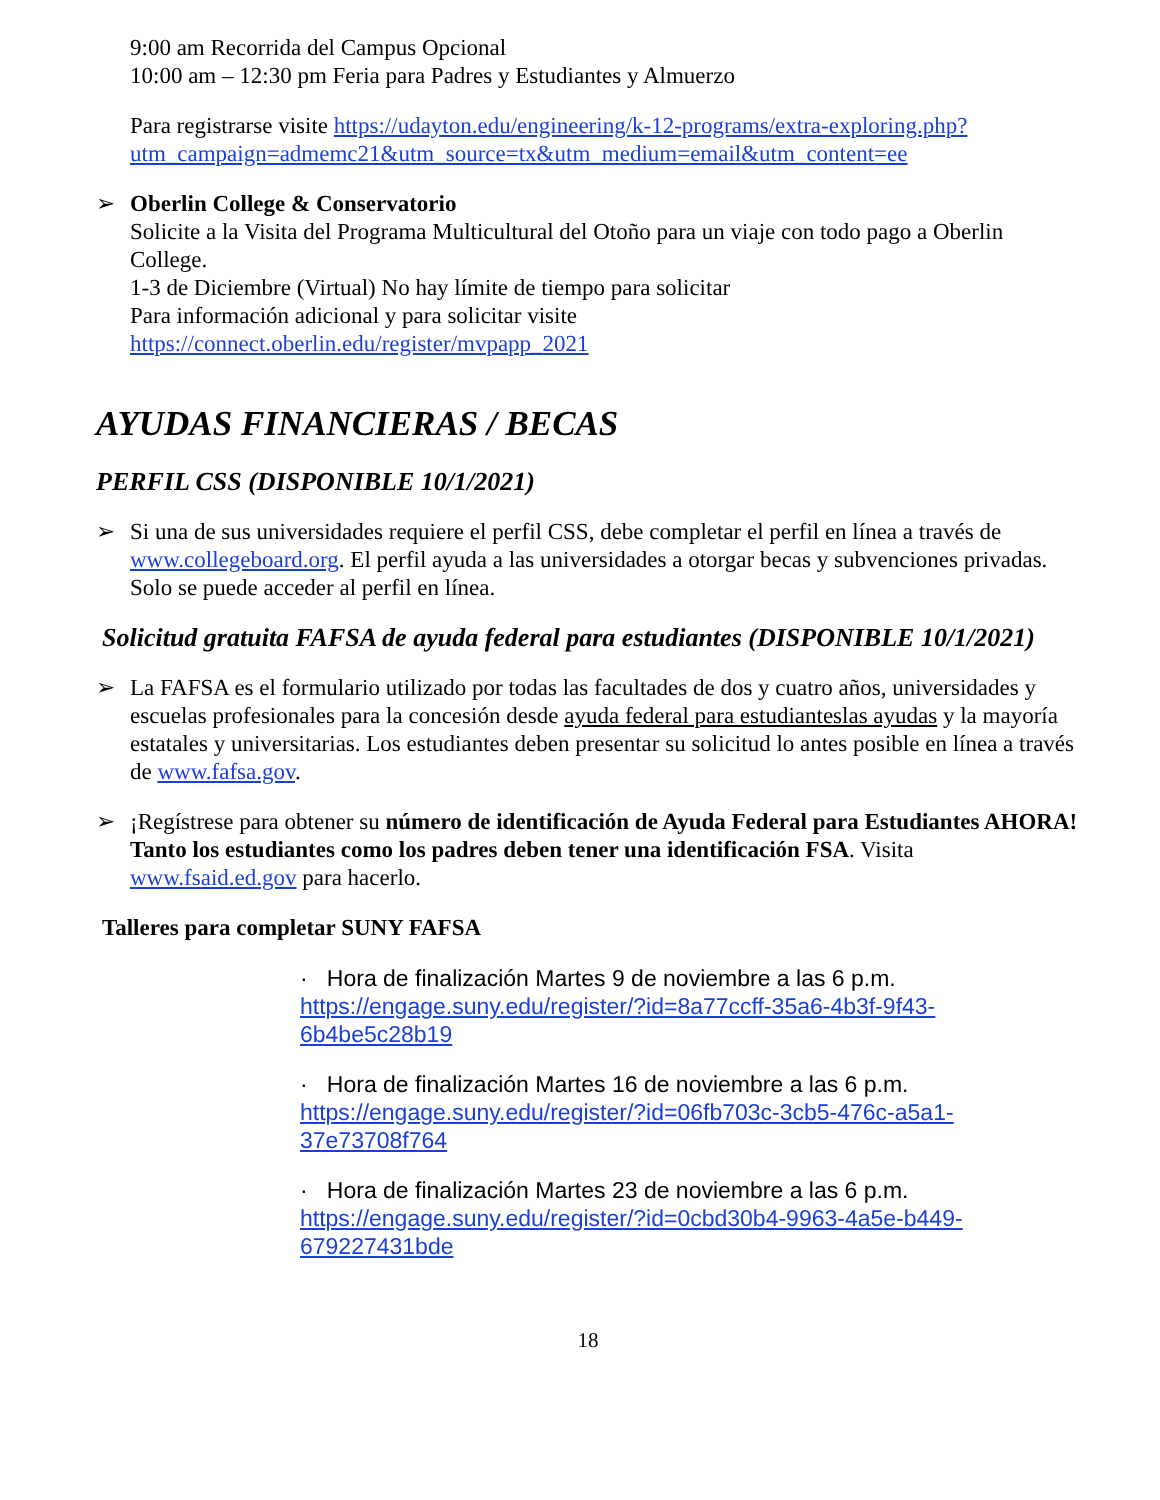9:00 am Recorrida del Campus Opcional
10:00 am – 12:30 pm Feria para Padres y Estudiantes y Almuerzo
Para registrarse visite https://udayton.edu/engineering/k-12-programs/extra-exploring.php?utm_campaign=admemc21&utm_source=tx&utm_medium=email&utm_content=ee
➢ Oberlin College & Conservatorio
Solicite a la Visita del Programa Multicultural del Otoño para un viaje con todo pago a Oberlin College.
1-3 de Diciembre (Virtual) No hay límite de tiempo para solicitar
Para información adicional y para solicitar visite
https://connect.oberlin.edu/register/mvpapp_2021
AYUDAS FINANCIERAS / BECAS
PERFIL CSS (DISPONIBLE 10/1/2021)
➢ Si una de sus universidades requiere el perfil CSS, debe completar el perfil en línea a través de www.collegeboard.org. El perfil ayuda a las universidades a otorgar becas y subvenciones privadas. Solo se puede acceder al perfil en línea.
Solicitud gratuita FAFSA de ayuda federal para estudiantes (DISPONIBLE 10/1/2021)
➢ La FAFSA es el formulario utilizado por todas las facultades de dos y cuatro años, universidades y escuelas profesionales para la concesión desde ayuda federal para estudianteslas ayudas y la mayoría estatales y universitarias. Los estudiantes deben presentar su solicitud lo antes posible en línea a través de www.fafsa.gov.
➢ ¡Regístrese para obtener su número de identificación de Ayuda Federal para Estudiantes AHORA! Tanto los estudiantes como los padres deben tener una identificación FSA. Visita www.fsaid.ed.gov para hacerlo.
Talleres para completar SUNY FAFSA
· Hora de finalización Martes 9 de noviembre a las 6 p.m.
https://engage.suny.edu/register/?id=8a77ccff-35a6-4b3f-9f43-6b4be5c28b19
· Hora de finalización Martes 16 de noviembre a las 6 p.m.
https://engage.suny.edu/register/?id=06fb703c-3cb5-476c-a5a1-37e73708f764
· Hora de finalización Martes 23 de noviembre a las 6 p.m.
https://engage.suny.edu/register/?id=0cbd30b4-9963-4a5e-b449-679227431bde
18